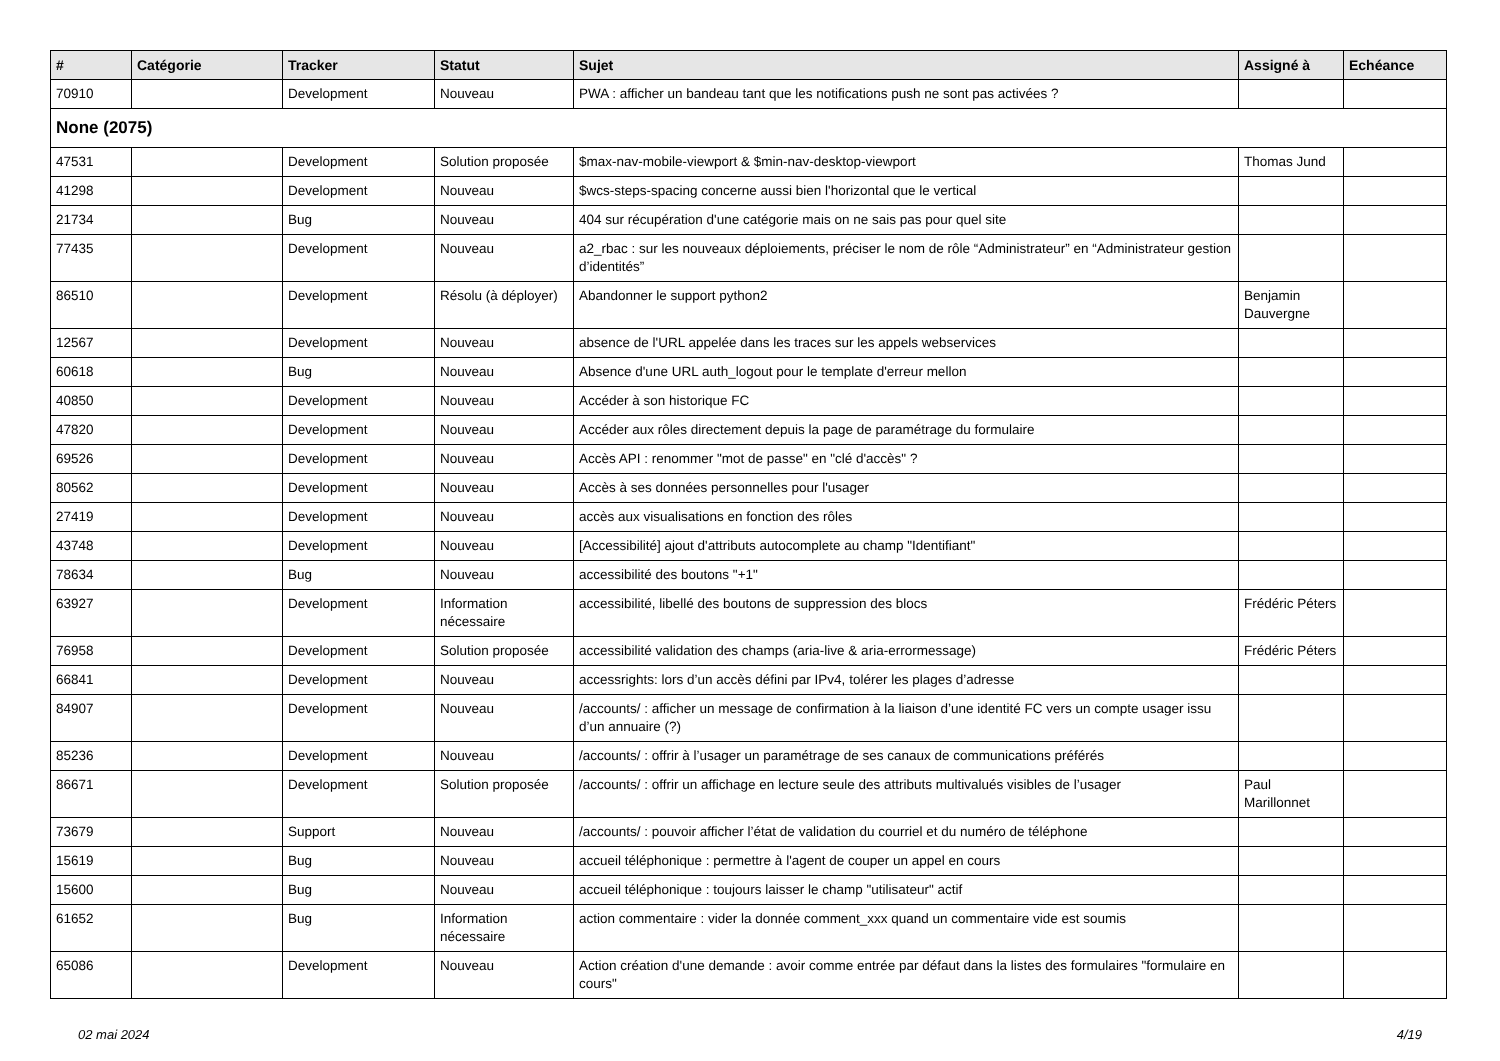| # | Catégorie | Tracker | Statut | Sujet | Assigné à | Echéance |
| --- | --- | --- | --- | --- | --- | --- |
| 70910 | | Development | Nouveau | PWA : afficher un bandeau tant que les notifications push ne sont pas activées ? | | |
| None (2075) | | | | | | |
| 47531 | | Development | Solution proposée | $max-nav-mobile-viewport & $min-nav-desktop-viewport | Thomas Jund | |
| 41298 | | Development | Nouveau | $wcs-steps-spacing concerne aussi bien l'horizontal que le vertical | | |
| 21734 | | Bug | Nouveau | 404 sur récupération d'une catégorie mais on ne sais pas pour quel site | | |
| 77435 | | Development | Nouveau | a2_rbac : sur les nouveaux déploiements, préciser le nom de rôle “Administrateur” en “Administrateur gestion d’identités” | | |
| 86510 | | Development | Résolu (à déployer) | Abandonner le support python2 | Benjamin Dauvergne | |
| 12567 | | Development | Nouveau | absence de l'URL appelée dans les traces sur les appels webservices | | |
| 60618 | | Bug | Nouveau | Absence d'une URL auth_logout pour le template d'erreur mellon | | |
| 40850 | | Development | Nouveau | Accéder à son historique FC | | |
| 47820 | | Development | Nouveau | Accéder aux rôles directement depuis la page de paramétrage du formulaire | | |
| 69526 | | Development | Nouveau | Accès API : renommer "mot de passe" en "clé d'accès" ? | | |
| 80562 | | Development | Nouveau | Accès à ses données personnelles pour l'usager | | |
| 27419 | | Development | Nouveau | accès aux visualisations en fonction des rôles | | |
| 43748 | | Development | Nouveau | [Accessibilité] ajout d'attributs autocomplete au champ "Identifiant" | | |
| 78634 | | Bug | Nouveau | accessibilité des boutons "+1" | | |
| 63927 | | Development | Information nécessaire | accessibilité, libellé des boutons de suppression des blocs | Frédéric Péters | |
| 76958 | | Development | Solution proposée | accessibilité validation des champs (aria-live & aria-errormessage) | Frédéric Péters | |
| 66841 | | Development | Nouveau | accessrights: lors d’un accès défini par IPv4, tolérer les plages d’adresse | | |
| 84907 | | Development | Nouveau | /accounts/ : afficher un message de confirmation à la liaison d’une identité FC vers un compte usager issu d’un annuaire (?) | | |
| 85236 | | Development | Nouveau | /accounts/ : offrir à l’usager un paramétrage de ses canaux de communications préférés | | |
| 86671 | | Development | Solution proposée | /accounts/ : offrir un affichage en lecture seule des attributs multivalués visibles de l’usager | Paul Marillonnet | |
| 73679 | | Support | Nouveau | /accounts/ : pouvoir afficher l’état de validation du courriel et du numéro de téléphone | | |
| 15619 | | Bug | Nouveau | accueil téléphonique : permettre à l'agent de couper un appel en cours | | |
| 15600 | | Bug | Nouveau | accueil téléphonique : toujours laisser le champ "utilisateur" actif | | |
| 61652 | | Bug | Information nécessaire | action commentaire : vider la donnée comment_xxx quand un commentaire vide est soumis | | |
| 65086 | | Development | Nouveau | Action création d'une demande : avoir comme entrée par défaut dans la listes des formulaires "formulaire en cours" | | |
02 mai 2024 4/19